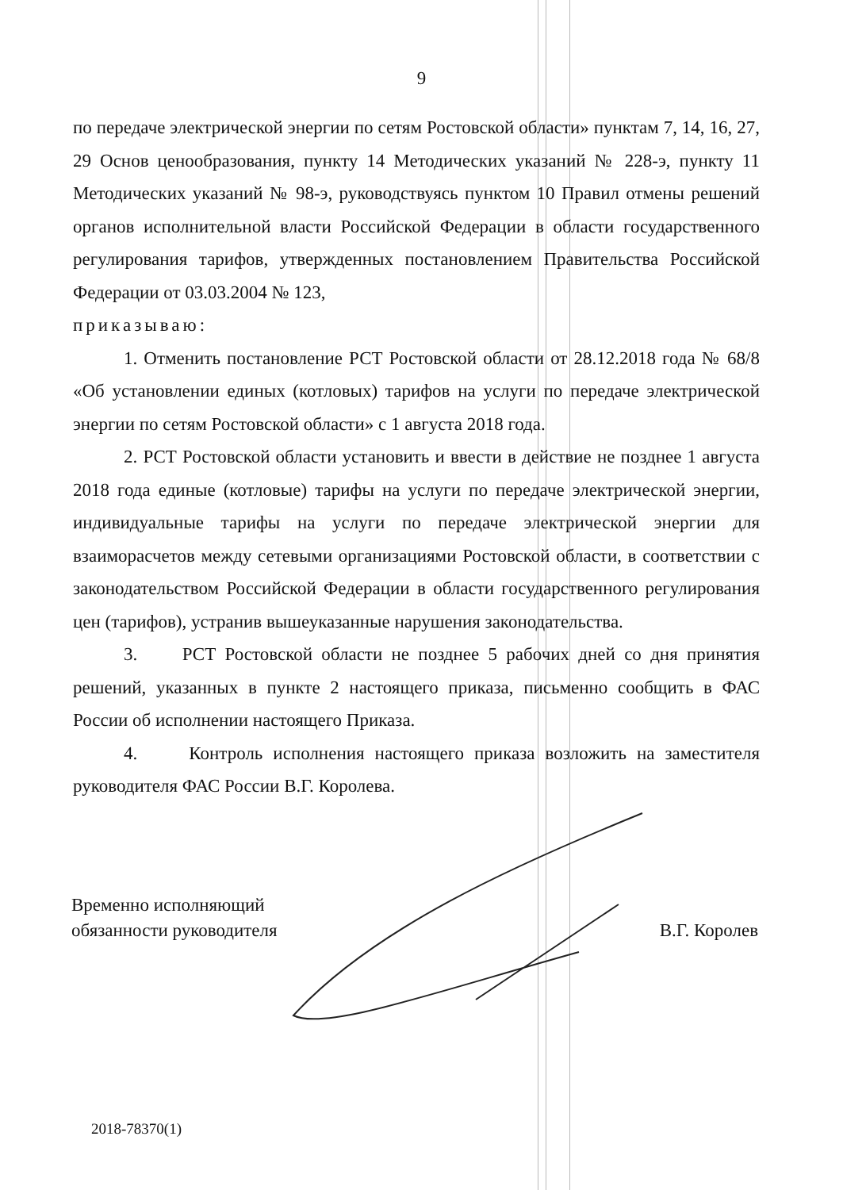9
по передаче электрической энергии по сетям Ростовской области» пунктам 7, 14, 16, 27, 29 Основ ценообразования, пункту 14 Методических указаний № 228-э, пункту 11 Методических указаний № 98-э, руководствуясь пунктом 10 Правил отмены решений органов исполнительной власти Российской Федерации в области государственного регулирования тарифов, утвержденных постановлением Правительства Российской Федерации от 03.03.2004 № 123,
приказываю:
1. Отменить постановление РСТ Ростовской области от 28.12.2018 года № 68/8 «Об установлении единых (котловых) тарифов на услуги по передаче электрической энергии по сетям Ростовской области» с 1 августа 2018 года.
2. РСТ Ростовской области установить и ввести в действие не позднее 1 августа 2018 года единые (котловые) тарифы на услуги по передаче электрической энергии, индивидуальные тарифы на услуги по передаче электрической энергии для взаиморасчетов между сетевыми организациями Ростовской области, в соответствии с законодательством Российской Федерации в области государственного регулирования цен (тарифов), устранив вышеуказанные нарушения законодательства.
3. РСТ Ростовской области не позднее 5 рабочих дней со дня принятия решений, указанных в пункте 2 настоящего приказа, письменно сообщить в ФАС России об исполнении настоящего Приказа.
4. Контроль исполнения настоящего приказа возложить на заместителя руководителя ФАС России В.Г. Королева.
Временно исполняющий
обязанности руководителя
В.Г. Королев
2018-78370(1)